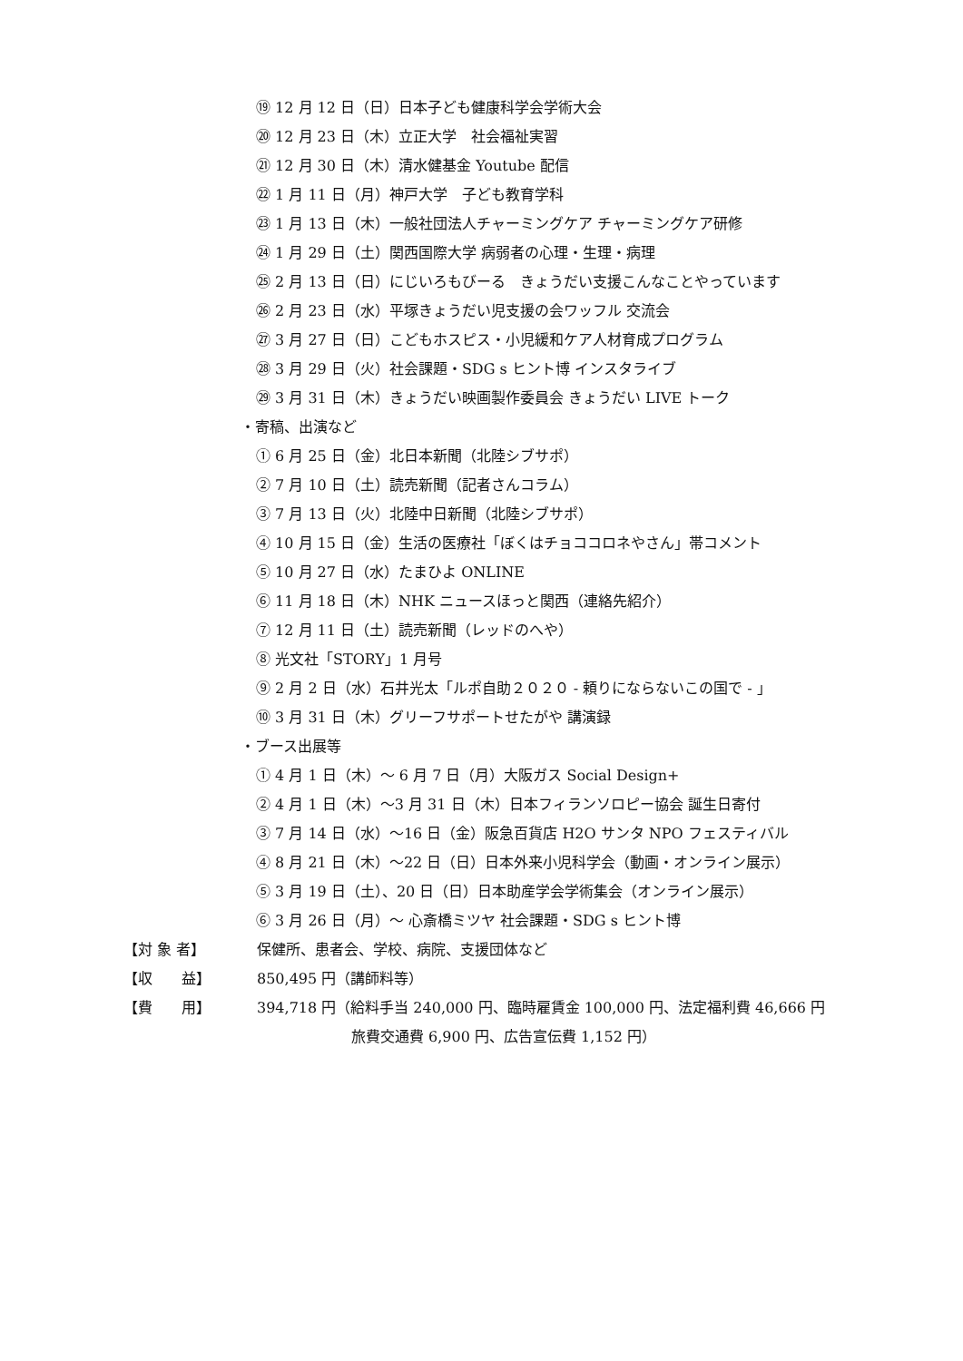⑲ 12 月 12 日（日）日本子ども健康科学会学術大会
⑳ 12 月 23 日（木）立正大学　社会福祉実習
㉑ 12 月 30 日（木）清水健基金 Youtube 配信
㉒ 1 月 11 日（月）神戸大学　子ども教育学科
㉓ 1 月 13 日（木）一般社団法人チャーミングケア チャーミングケア研修
㉔ 1 月 29 日（土）関西国際大学 病弱者の心理・生理・病理
㉕ 2 月 13 日（日）にじいろもびーる　きょうだい支援こんなことやっています
㉖ 2 月 23 日（水）平塚きょうだい児支援の会ワッフル 交流会
㉗ 3 月 27 日（日）こどもホスピス・小児緩和ケア人材育成プログラム
㉘ 3 月 29 日（火）社会課題・SDG s ヒント博 インスタライブ
㉙ 3 月 31 日（木）きょうだい映画製作委員会 きょうだい LIVE トーク
・寄稿、出演など
① 6 月 25 日（金）北日本新聞（北陸シブサポ）
② 7 月 10 日（土）読売新聞（記者さんコラム）
③ 7 月 13 日（火）北陸中日新聞（北陸シブサポ）
④ 10 月 15 日（金）生活の医療社「ぼくはチョココロネやさん」帯コメント
⑤ 10 月 27 日（水）たまひよ ONLINE
⑥ 11 月 18 日（木）NHK ニュースほっと関西（連絡先紹介）
⑦ 12 月 11 日（土）読売新聞（レッドのへや）
⑧ 光文社「STORY」1 月号
⑨ 2 月 2 日（水）石井光太「ルポ自助２０２０ - 頼りにならないこの国で - 」
⑩ 3 月 31 日（木）グリーフサポートせたがや 講演録
・ブース出展等
① 4 月 1 日（木）～ 6 月 7 日（月）大阪ガス Social Design+
② 4 月 1 日（木）～3 月 31 日（木）日本フィランソロピー協会 誕生日寄付
③ 7 月 14 日（水）～16 日（金）阪急百貨店 H2O サンタ NPO フェスティバル
④ 8 月 21 日（木）～22 日（日）日本外来小児科学会（動画・オンライン展示）
⑤ 3 月 19 日（土）、20 日（日）日本助産学会学術集会（オンライン展示）
⑥ 3 月 26 日（月）～ 心斎橋ミツヤ 社会課題・SDG s ヒント博
【対 象 者】 保健所、患者会、学校、病院、支援団体など
【収　　益】 850,495 円（講師料等）
【費　　用】 394,718 円（給料手当 240,000 円、臨時雇賃金 100,000 円、法定福利費 46,666 円
旅費交通費 6,900 円、広告宣伝費 1,152 円）